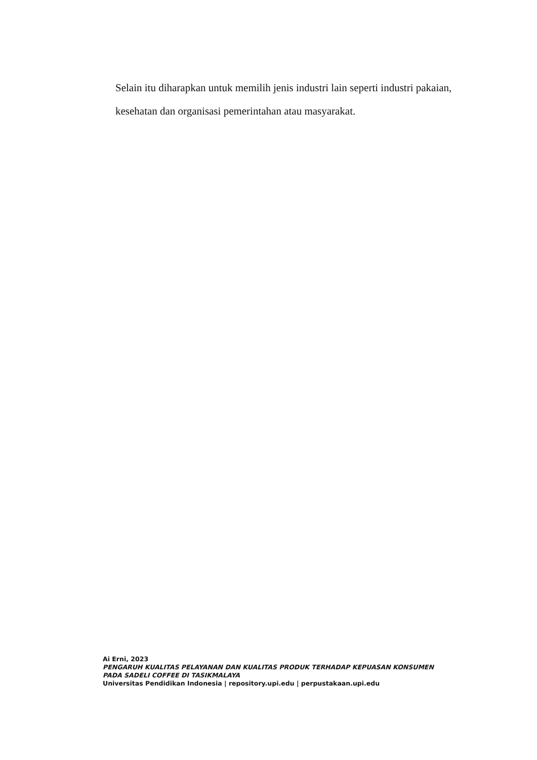Selain itu diharapkan untuk memilih jenis industri lain seperti industri pakaian, kesehatan dan organisasi pemerintahan atau masyarakat.
Ai Erni, 2023
PENGARUH KUALITAS PELAYANAN DAN KUALITAS PRODUK TERHADAP KEPUASAN KONSUMEN
PADA SADELI COFFEE DI TASIKMALAYA
Universitas Pendidikan Indonesia | repository.upi.edu | perpustakaan.upi.edu